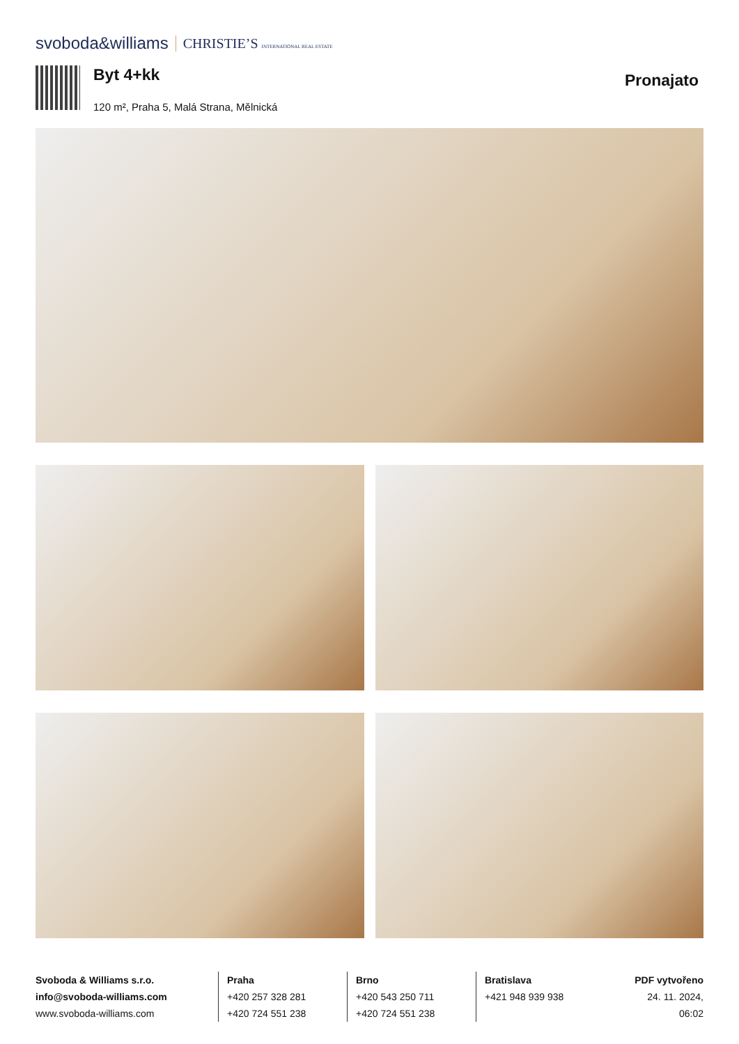svoboda&williams CHRISTIE’S INTERNATIONAL REAL ESTATE
Byt 4+kk
120 m², Praha 5, Malá Strana, Mělnická
Pronajato
Svoboda & Williams s.r.o.
info@svoboda-williams.com
www.svoboda-williams.com
Praha
+420 257 328 281
+420 724 551 238
Brno
+420 543 250 711
+420 724 551 238
Bratislava
+421 948 939 938
PDF vytvořeno
24. 11. 2024, 06:02